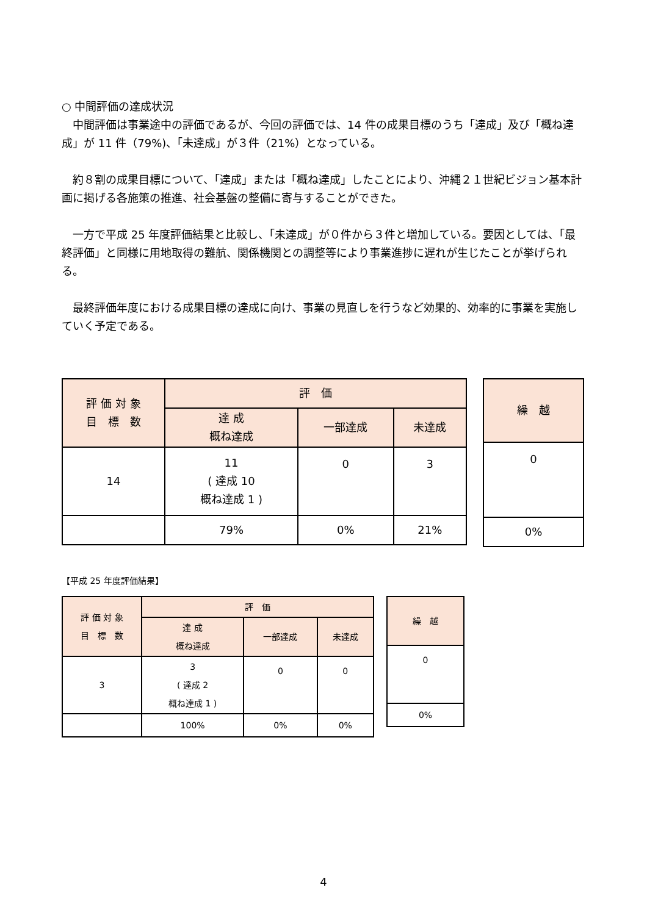○ 中間評価の達成状況
　中間評価は事業途中の評価であるが、今回の評価では、14 件の成果目標のうち「達成」及び「概ね達成」が 11 件（79%)、「未達成」が３件（21%）となっている。
　約８割の成果目標について、「達成」または「概ね達成」したことにより、沖縄２１世紀ビジョン基本計画に掲げる各施策の推進、社会基盤の整備に寄与することができた。
　一方で平成 25 年度評価結果と比較し、「未達成」が０件から３件と増加している。要因としては、「最終評価」と同様に用地取得の難航、関係機関との調整等により事業進捗に遅れが生じたことが挙げられる。
　最終評価年度における成果目標の達成に向け、事業の見直しを行うなど効果的、効率的に事業を実施していく予定である。
| 評 価 対 象 目 標 数 | 評 価 | | |
| --- | --- | --- | --- |
| | 達 成 概ね達成 | 一部達成 | 未達成 |
| 14 | 11 ( 達成 10 概ね達成 1 ) | 0 | 3 |
| | 79% | 0% | 21% |
| 繰 越 |
| --- |
| 0 |
| 0% |
【平成 25 年度評価結果】
| 評 価 対 象 目 標 数 | 評 価 | | |
| --- | --- | --- | --- |
| | 達 成 概ね達成 | 一部達成 | 未達成 |
| 3 | 3 ( 達成 2 概ね達成 1 ) | 0 | 0 |
| | 100% | 0% | 0% |
| 繰 越 |
| --- |
| 0 |
| 0% |
4